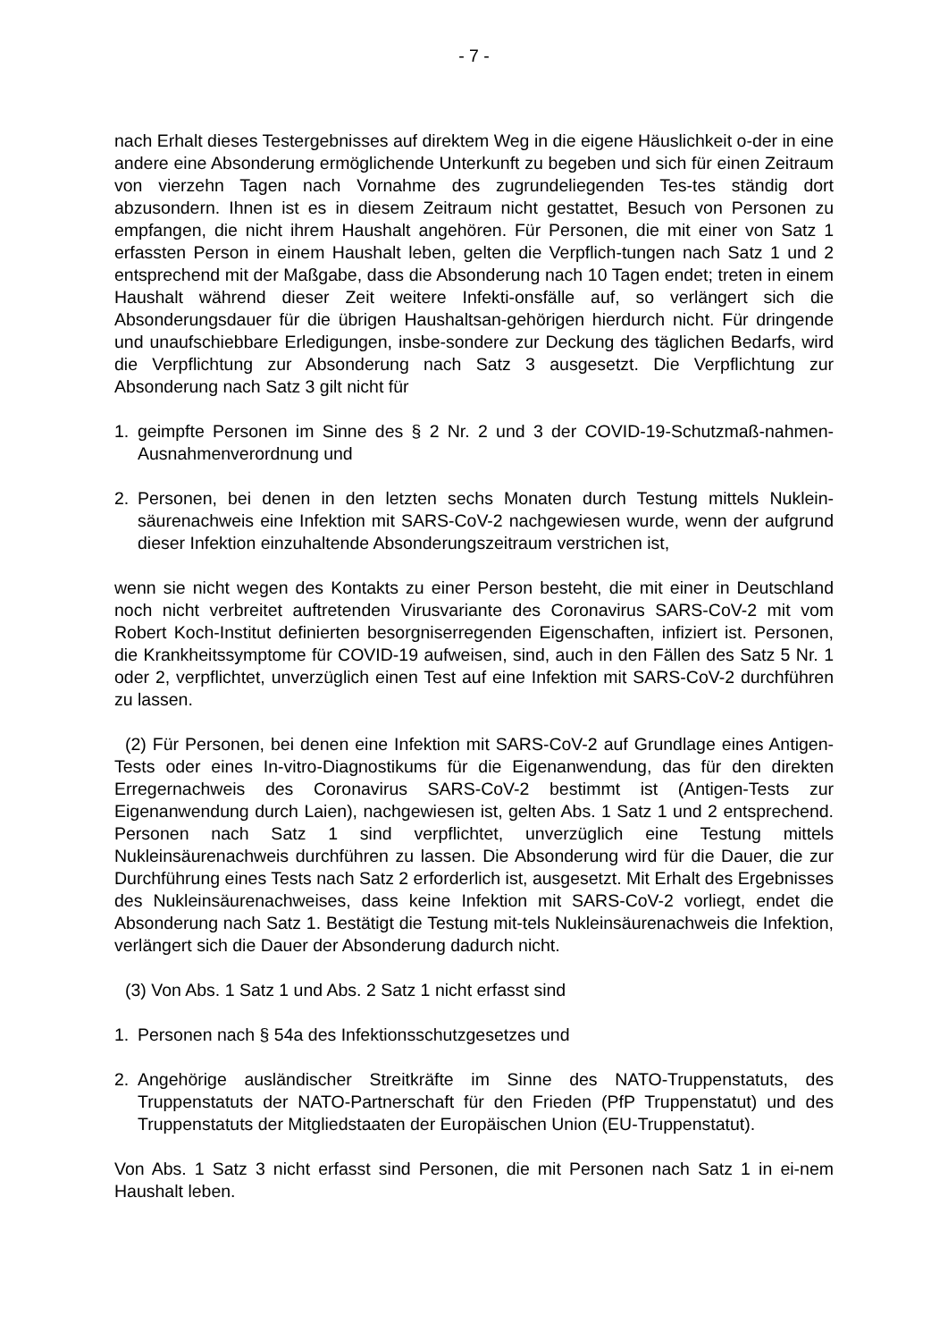- 7 -
nach Erhalt dieses Testergebnisses auf direktem Weg in die eigene Häuslichkeit o-der in eine andere eine Absonderung ermöglichende Unterkunft zu begeben und sich für einen Zeitraum von vierzehn Tagen nach Vornahme des zugrundeliegenden Tes-tes ständig dort abzusondern. Ihnen ist es in diesem Zeitraum nicht gestattet, Besuch von Personen zu empfangen, die nicht ihrem Haushalt angehören. Für Personen, die mit einer von Satz 1 erfassten Person in einem Haushalt leben, gelten die Verpflich-tungen nach Satz 1 und 2 entsprechend mit der Maßgabe, dass die Absonderung nach 10 Tagen endet; treten in einem Haushalt während dieser Zeit weitere Infekti-onsfälle auf, so verlängert sich die Absonderungsdauer für die übrigen Haushaltsan-gehörigen hierdurch nicht. Für dringende und unaufschiebbare Erledigungen, insbe-sondere zur Deckung des täglichen Bedarfs, wird die Verpflichtung zur Absonderung nach Satz 3 ausgesetzt. Die Verpflichtung zur Absonderung nach Satz 3 gilt nicht für
1. geimpfte Personen im Sinne des § 2 Nr. 2 und 3 der COVID-19-Schutzmaß-nahmen-Ausnahmenverordnung und
2. Personen, bei denen in den letzten sechs Monaten durch Testung mittels Nuklein-säurenachweis eine Infektion mit SARS-CoV-2 nachgewiesen wurde, wenn der aufgrund dieser Infektion einzuhaltende Absonderungszeitraum verstrichen ist,
wenn sie nicht wegen des Kontakts zu einer Person besteht, die mit einer in Deutschland noch nicht verbreitet auftretenden Virusvariante des Coronavirus SARS-CoV-2 mit vom Robert Koch-Institut definierten besorgniserregenden Eigenschaften, infiziert ist. Personen, die Krankheitssymptome für COVID-19 aufweisen, sind, auch in den Fällen des Satz 5 Nr. 1 oder 2, verpflichtet, unverzüglich einen Test auf eine Infektion mit SARS-CoV-2 durchführen zu lassen.
(2) Für Personen, bei denen eine Infektion mit SARS-CoV-2 auf Grundlage eines Antigen-Tests oder eines In-vitro-Diagnostikums für die Eigenanwendung, das für den direkten Erregernachweis des Coronavirus SARS-CoV-2 bestimmt ist (Antigen-Tests zur Eigenanwendung durch Laien), nachgewiesen ist, gelten Abs. 1 Satz 1 und 2 entsprechend. Personen nach Satz 1 sind verpflichtet, unverzüglich eine Testung mittels Nukleinsäurenachweis durchführen zu lassen. Die Absonderung wird für die Dauer, die zur Durchführung eines Tests nach Satz 2 erforderlich ist, ausgesetzt. Mit Erhalt des Ergebnisses des Nukleinsäurenachweises, dass keine Infektion mit SARS-CoV-2 vorliegt, endet die Absonderung nach Satz 1. Bestätigt die Testung mit-tels Nukleinsäurenachweis die Infektion, verlängert sich die Dauer der Absonderung dadurch nicht.
(3) Von Abs. 1 Satz 1 und Abs. 2 Satz 1 nicht erfasst sind
1. Personen nach § 54a des Infektionsschutzgesetzes und
2. Angehörige ausländischer Streitkräfte im Sinne des NATO-Truppenstatuts, des Truppenstatuts der NATO-Partnerschaft für den Frieden (PfP Truppenstatut) und des Truppenstatuts der Mitgliedstaaten der Europäischen Union (EU-Truppenstatut).
Von Abs. 1 Satz 3 nicht erfasst sind Personen, die mit Personen nach Satz 1 in ei-nem Haushalt leben.